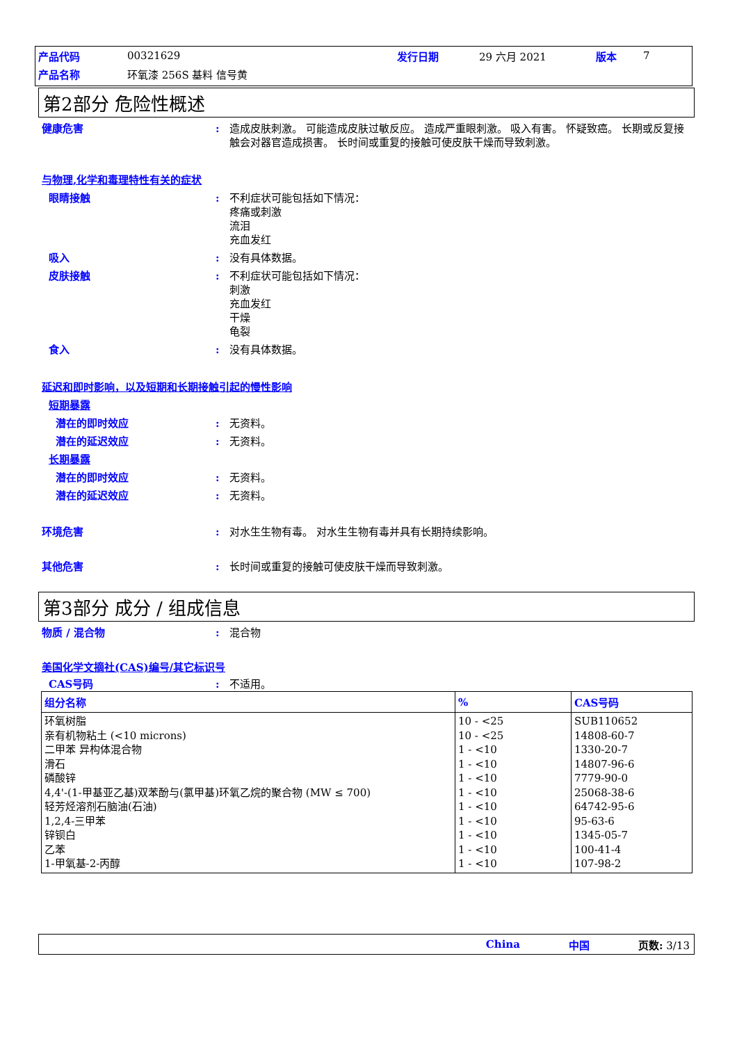| 产品代码 | 00321629 | 发行日期 | 29 六月 2021 | 版本 | 7 |
| 产品名称 | 环氧漆 256S 基料 信号黄 | | | | |
第2部分 危险性概述
健康危害 : 造成皮肤刺激。 可能造成皮肤过敏反应。 造成严重眼刺激。 吸入有害。 怀疑致癌。 长期或反复接触会对器官造成损害。 长时间或重复的接触可使皮肤干燥而导致刺激。
与物理,化学和毒理特性有关的症状
眼睛接触 : 不利症状可能包括如下情况：
疼痛或刺激
流泪
充血发红
吸入 : 没有具体数据。
皮肤接触 : 不利症状可能包括如下情况：
刺激
充血发红
干燥
龟裂
食入 : 没有具体数据。
延迟和即时影响，以及短期和长期接触引起的慢性影响
短期暴露
潜在的即时效应 : 无资料。
潜在的延迟效应 : 无资料。
长期暴露
潜在的即时效应 : 无资料。
潜在的延迟效应 : 无资料。
环境危害 : 对水生生物有毒。 对水生生物有毒并具有长期持续影响。
其他危害 : 长时间或重复的接触可使皮肤干燥而导致刺激。
第3部分 成分 / 组成信息
物质 / 混合物 : 混合物
美国化学文摘社(CAS)编号/其它标识号
CAS号码 : 不适用。
| 组分名称 | % | CAS号码 |
| --- | --- | --- |
| 环氧树脂 亲有机物粘土 (<10 microns) 二甲苯 异构体混合物 滑石 磷酸锌 4,4'-(1-甲基亚乙基)双苯酚与(氯甲基)环氧乙烷的聚合物 (MW ≤ 700) 轻芳烃溶剂石脑油(石油) 1,2,4-三甲苯 锌钡白 乙苯 1-甲氧基-2-丙醇 | 10 - <25 10 - <25 1 - <10 1 - <10 1 - <10 1 - <10 1 - <10 1 - <10 1 - <10 1 - <10 1 - <10 | SUB110652 14808-60-7 1330-20-7 14807-96-6 7779-90-0 25068-38-6 64742-95-6 95-63-6 1345-05-7 100-41-4 107-98-2 |
China 中国 页数: 3/13